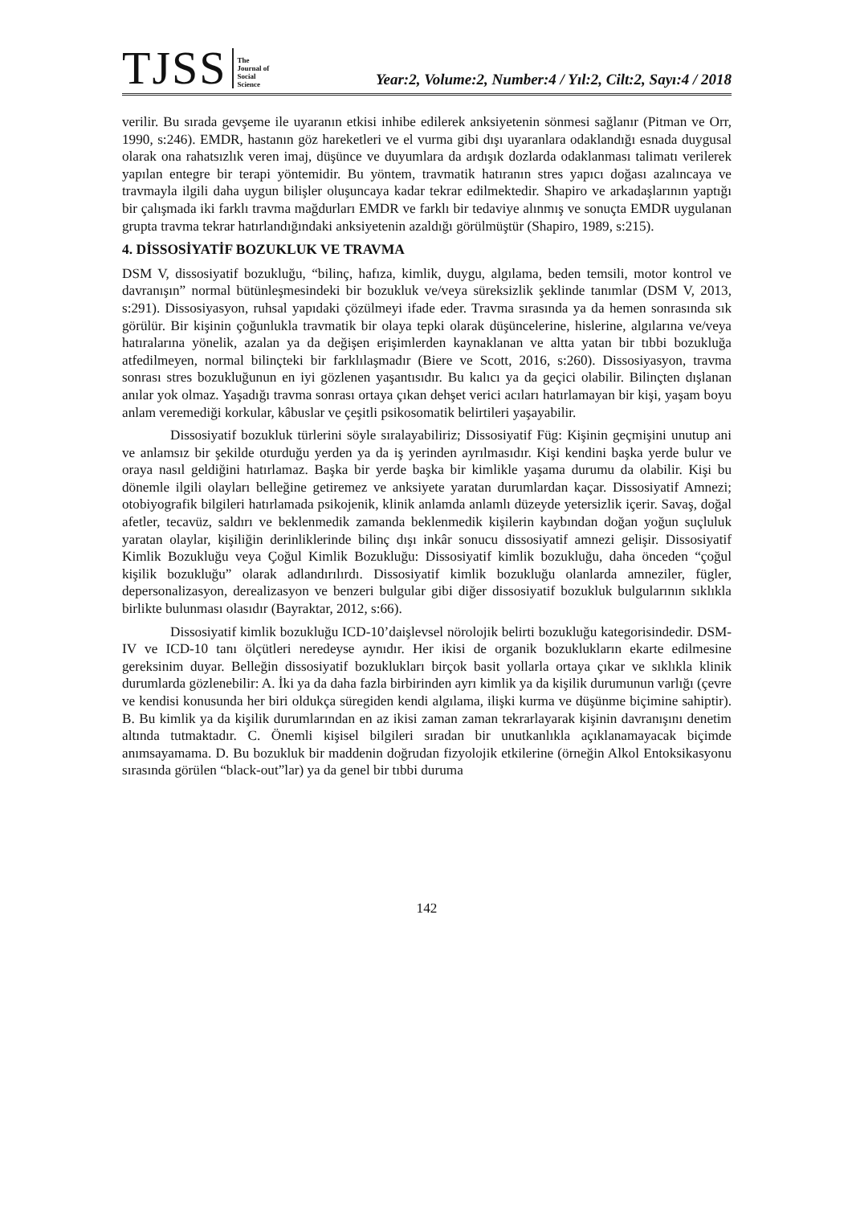TJSS
The
Journal of
Social
Science
Year:2, Volume:2, Number:4 / Yıl:2, Cilt:2, Sayı:4 / 2018
verilir. Bu sırada gevşeme ile uyaranın etkisi inhibe edilerek anksiyetenin sönmesi sağlanır (Pitman ve Orr, 1990, s:246). EMDR, hastanın göz hareketleri ve el vurma gibi dışı uyaranlara odaklandığı esnada duygusal olarak ona rahatsızlık veren imaj, düşünce ve duyumlara da ardışık dozlarda odaklanması talimatı verilerek yapılan entegre bir terapi yöntemidir. Bu yöntem, travmatik hatıranın stres yapıcı doğası azalıncaya ve travmayla ilgili daha uygun bilişler oluşuncaya kadar tekrar edilmektedir. Shapiro ve arkadaşlarının yaptığı bir çalışmada iki farklı travma mağdurları EMDR ve farklı bir tedaviye alınmış ve sonuçta EMDR uygulanan grupta travma tekrar hatırlandığındaki anksiyetenin azaldığı görülmüştür (Shapiro, 1989, s:215).
4. DİSSOSİYATİF BOZUKLUK VE TRAVMA
DSM V, dissosiyatif bozukluğu, “bilinç, hafıza, kimlik, duygu, algılama, beden temsili, motor kontrol ve davranışın” normal bütünleşmesindeki bir bozukluk ve/veya süreksizlik şeklinde tanımlar (DSM V, 2013, s:291). Dissosiyasyon, ruhsal yapıdaki çözülmeyi ifade eder. Travma sırasında ya da hemen sonrasında sık görülür. Bir kişinin çoğunlukla travmatik bir olaya tepki olarak düşüncelerine, hislerine, algılarına ve/veya hatıralarına yönelik, azalan ya da değişen erişimlerden kaynaklanan ve altta yatan bir tıbbi bozukluğa atfedilmeyen, normal bilinçteki bir farklılaşmadır (Biere ve Scott, 2016, s:260). Dissosiyasyon, travma sonrası stres bozukluğunun en iyi gözlenen yaşantısıdır. Bu kalıcı ya da geçici olabilir. Bilinçten dışlanan anılar yok olmaz. Yaşadığı travma sonrası ortaya çıkan dehşet verici acıları hatırlamayan bir kişi, yaşam boyu anlam veremediği korkular, kâbuslar ve çeşitli psikosomatik belirtileri yaşayabilir.
Dissosiyatif bozukluk türlerini söyle sıralayabiliriz; Dissosiyatif Füg: Kişinin geçmişini unutup ani ve anlamsız bir şekilde oturduğu yerden ya da iş yerinden ayrılmasıdır. Kişi kendini başka yerde bulur ve oraya nasıl geldiğini hatırlamaz. Başka bir yerde başka bir kimlikle yaşama durumu da olabilir. Kişi bu dönemle ilgili olayları belleğine getiremez ve anksiyete yaratan durumlardan kaçar. Dissosiyatif Amnezi; otobiyografik bilgileri hatırlamada psikojenik, klinik anlamda anlamlı düzeyde yetersizlik içerir. Savaş, doğal afetler, tecavüz, saldırı ve beklenmedik zamanda beklenmedik kişilerin kaybından doğan yoğun suçluluk yaratan olaylar, kişiliğin derinliklerinde bilinç dışı inkâr sonucu dissosiyatif amnezi gelişir. Dissosiyatif Kimlik Bozukluğu veya Çoğul Kimlik Bozukluğu: Dissosiyatif kimlik bozukluğu, daha önceden “çoğul kişilik bozukluğu” olarak adlandırılırdı. Dissosiyatif kimlik bozukluğu olanlarda amneziler, fügler, depersonalizasyon, derealizasyon ve benzeri bulgular gibi diğer dissosiyatif bozukluk bulgularının sıklıkla birlikte bulunması olasıdır (Bayraktar, 2012, s:66).
Dissosiyatif kimlik bozukluğu ICD-10’daişlevsel nörolojik belirti bozukluğu kategorisindedir. DSM-IV ve ICD-10 tanı ölçütleri neredeyse aynıdır. Her ikisi de organik bozuklukların ekarte edilmesine gereksinim duyar. Belleğin dissosiyatif bozuklukları birçok basit yollarla ortaya çıkar ve sıklıkla klinik durumlarda gözlenebilir: A. İki ya da daha fazla birbirinden ayrı kimlik ya da kişilik durumunun varlığı (çevre ve kendisi konusunda her biri oldukça süregiden kendi algılama, ilişki kurma ve düşünme biçimine sahiptir). B. Bu kimlik ya da kişilik durumlarından en az ikisi zaman zaman tekrarlayarak kişinin davranışını denetim altında tutmaktadır. C. Önemli kişisel bilgileri sıradan bir unutkanlıkla açıklanamayacak biçimde anımsayamama. D. Bu bozukluk bir maddenin doğrudan fizyolojik etkilerine (örneğin Alkol Entoksikasyonu sırasında görülen “black-out”lar) ya da genel bir tıbbi duruma
142